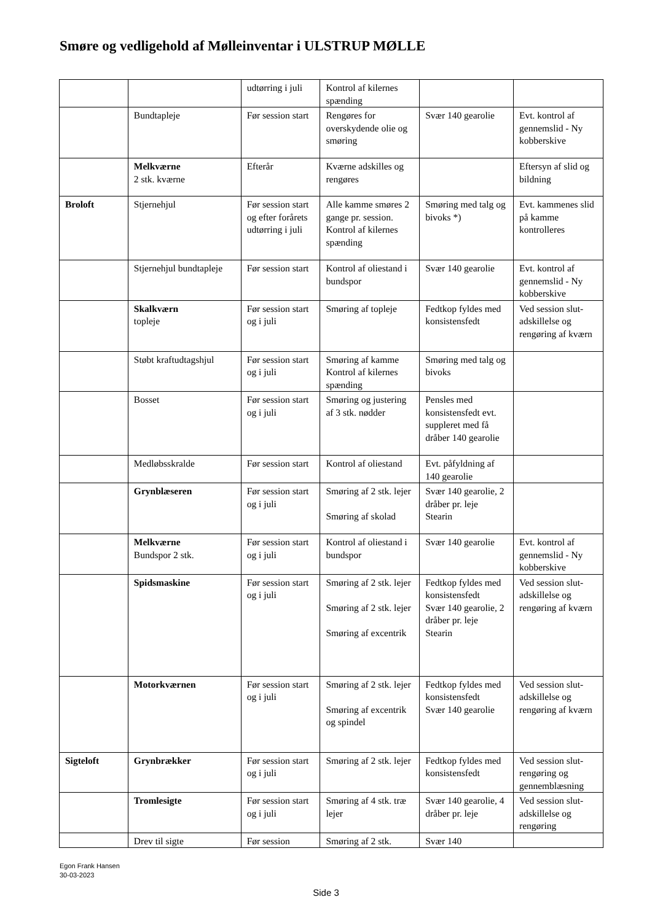Smøre og vedligehold af Mølleinventar i ULSTRUP MØLLE
| | | udtørring i juli | Kontrol af kilernes spænding | | |
| | Bundtapleje | Før session start | Rengøres for overskydende olie og smøring | Svær 140 gearolie | Evt. kontrol af gennemslid - Ny kobberskive |
| | Melkværne 2 stk. kværne | Efterår | Kværne adskilles og rengøres | | Eftersyn af slid og bildning |
| Broloft | Stjernehjul | Før session start og efter forårets udtørring i juli | Alle kamme smøres 2 gange pr. session. Kontrol af kilernes spænding | Smøring med talg og bivoks *) | Evt. kammenes slid på kamme kontrolleres |
| | Stjernehjul bundtapleje | Før session start | Kontrol af oliestand i bundspor | Svær 140 gearolie | Evt. kontrol af gennemslid - Ny kobberskive |
| | Skalkværn topleje | Før session start og i juli | Smøring af topleje | Fedtkop fyldes med konsistensfedt | Ved session slut-adskillelse og rengøring af kværn |
| | Støbt kraftudtagshjul | Før session start og i juli | Smøring af kamme Kontrol af kilernes spænding | Smøring med talg og bivoks | |
| | Bosset | Før session start og i juli | Smøring og justering af 3 stk. nødder | Pensles med konsistensfedt evt. suppleret med få dråber 140 gearolie | |
| | Medløbsskralde | Før session start | Kontrol af oliestand | Evt. påfyldning af 140 gearolie | |
| | Grynblæseren | Før session start og i juli | Smøring af 2 stk. lejer Smøring af skolad | Svær 140 gearolie, 2 dråber pr. leje Stearin | |
| | Melkværne Bundspor 2 stk. | Før session start og i juli | Kontrol af oliestand i bundspor | Svær 140 gearolie | Evt. kontrol af gennemslid - Ny kobberskive |
| | Spidsmaskine | Før session start og i juli | Smøring af 2 stk. lejer Smøring af 2 stk. lejer Smøring af excentrik | Fedtkop fyldes med konsistensfedt Svær 140 gearolie, 2 dråber pr. leje Stearin | Ved session slut-adskillelse og rengøring af kværn |
| | Motorkværnen | Før session start og i juli | Smøring af 2 stk. lejer Smøring af excentrik og spindel | Fedtkop fyldes med konsistensfedt Svær 140 gearolie | Ved session slut-adskillelse og rengøring af kværn |
| Sigteloft | Grynbrækker | Før session start og i juli | Smøring af 2 stk. lejer | Fedtkop fyldes med konsistensfedt | Ved session slut-rengøring og gennemblæsning |
| | Tromlesigte | Før session start og i juli | Smøring af 4 stk. træ lejer | Svær 140 gearolie, 4 dråber pr. leje | Ved session slut-adskillelse og rengøring |
| | Drev til sigte | Før session | Smøring af 2 stk. | Svær 140 | |
Egon Frank Hansen
30-03-2023
Side 3